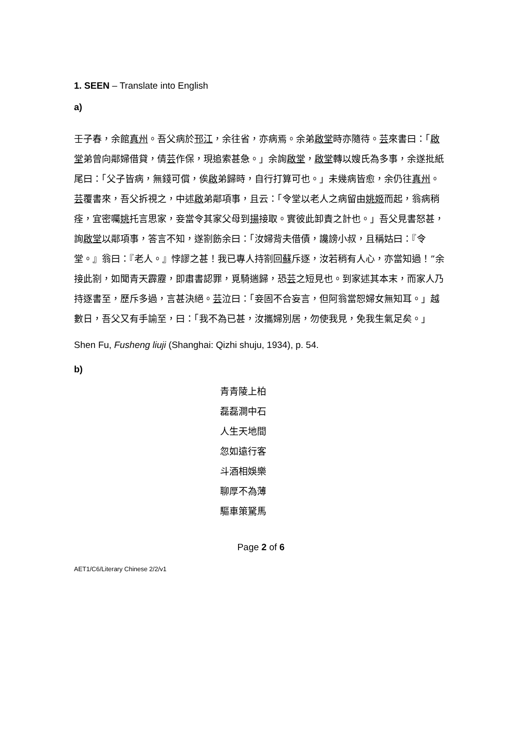1. SEEN – Translate into English
a)
壬子春，余館真州。吾父病於邗江，余往省，亦病焉。余弟啟堂時亦隨待。芸來書曰：「啟堂弟曾向鄰婦借貸，倩芸作保，現追索甚急。」余詢啟堂，啟堂轉以嫂氏為多事，余遂批紙尾曰：「父子皆病，無錢可償，俟啟弟歸時，自行打算可也。」未幾病皆愈，余仍往真州。芸覆書來，吾父拆視之，中述啟弟鄰項事，且云：「令堂以老人之病留由姚姬而起，翁病稍痊，宜密囑姚托言思家，妾當令其家父母到揚接取。實彼此卸責之計也。」吾父見書怒甚，詢啟堂以鄰項事，答言不知，遂劄飭余曰：「汝婦背夫借債，讒謗小叔，且稱姑曰：『令堂。』翁曰：『老人。』悖謬之甚！我已專人持劄回蘇斥逐，汝若稍有人心，亦當知過！”余接此劄，如聞青天霹靂，即肅書認罪，覓騎遄歸，恐芸之短見也。到家述其本末，而家人乃持逐書至，歷斥多過，言甚決絕。芸泣曰：「妾固不合妄言，但阿翁當恕婦女無知耳。」越數日，吾父又有手諭至，曰：「我不為已甚，汝攜婦別居，勿使我見，免我生氣足矣。」
Shen Fu, Fusheng liuji (Shanghai: Qizhi shuju, 1934), p. 54.
b)
青青陵上柏
磊磊澗中石
人生天地間
忽如遠行客
斗酒相娛樂
聊厚不為薄
驅車策駑馬
Page 2 of 6
AET1/C6/Literary Chinese 2/2/v1